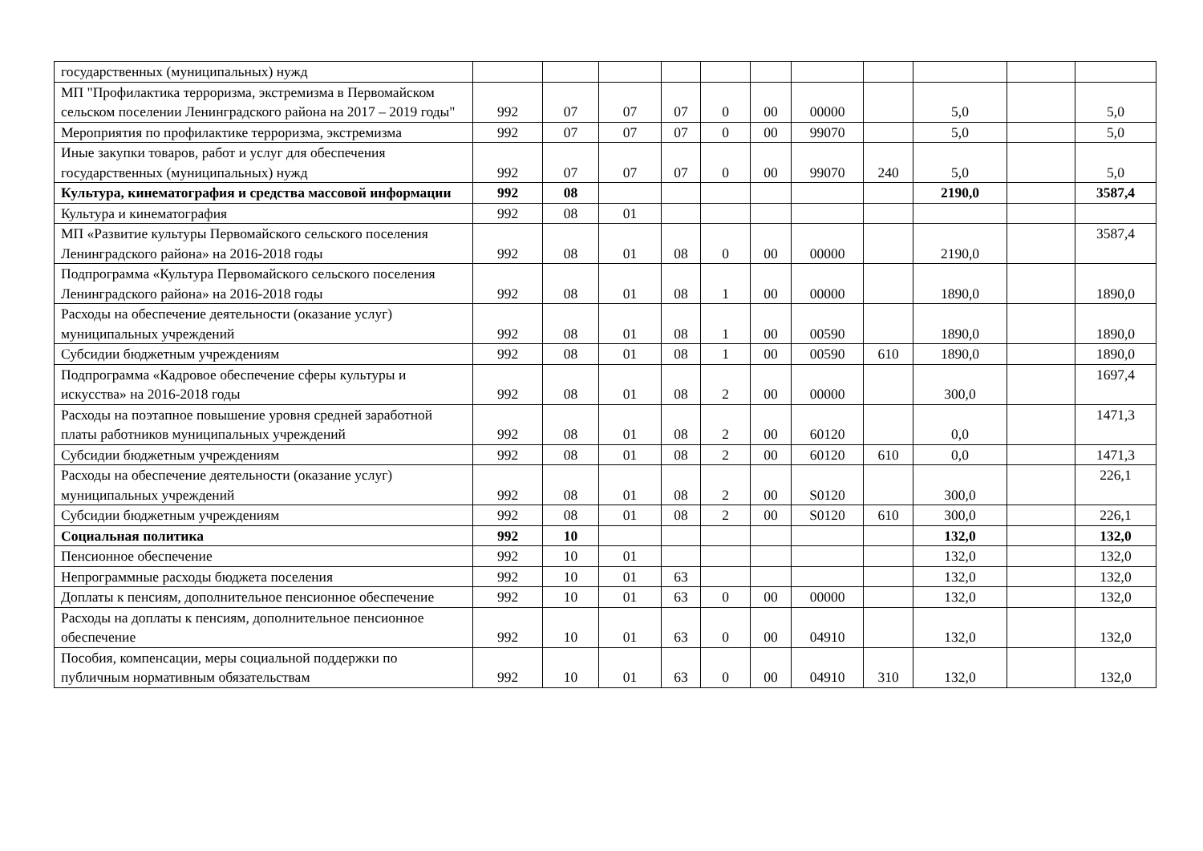| государственных (муниципальных) нужд | | | | | | | | | | | |
| МП "Профилактика терроризма, экстремизма в Первомайском сельском поселении Ленинградского района на 2017 – 2019 годы" | 992 | 07 | 07 | 07 | 0 | 00 | 00000 | | 5,0 | | 5,0 |
| Мероприятия по профилактике терроризма, экстремизма | 992 | 07 | 07 | 07 | 0 | 00 | 99070 | | 5,0 | | 5,0 |
| Иные закупки товаров, работ и услуг для обеспечения государственных (муниципальных) нужд | 992 | 07 | 07 | 07 | 0 | 00 | 99070 | 240 | 5,0 | | 5,0 |
| Культура, кинематография и средства массовой информации | 992 | 08 | | | | | | | 2190,0 | | 3587,4 |
| Культура и кинематография | 992 | 08 | 01 | | | | | | | | |
| МП «Развитие культуры Первомайского сельского поселения Ленинградского района» на 2016-2018 годы | 992 | 08 | 01 | 08 | 0 | 00 | 00000 | | 2190,0 | | 3587,4 |
| Подпрограмма «Культура Первомайского сельского поселения Ленинградского района» на 2016-2018 годы | 992 | 08 | 01 | 08 | 1 | 00 | 00000 | | 1890,0 | | 1890,0 |
| Расходы на обеспечение деятельности (оказание услуг) муниципальных учреждений | 992 | 08 | 01 | 08 | 1 | 00 | 00590 | | 1890,0 | | 1890,0 |
| Субсидии бюджетным учреждениям | 992 | 08 | 01 | 08 | 1 | 00 | 00590 | 610 | 1890,0 | | 1890,0 |
| Подпрограмма «Кадровое обеспечение сферы культуры и искусства» на 2016-2018 годы | 992 | 08 | 01 | 08 | 2 | 00 | 00000 | | 300,0 | | 1697,4 |
| Расходы на поэтапное повышение уровня средней заработной платы работников муниципальных учреждений | 992 | 08 | 01 | 08 | 2 | 00 | 60120 | | 0,0 | | 1471,3 |
| Субсидии бюджетным учреждениям | 992 | 08 | 01 | 08 | 2 | 00 | 60120 | 610 | 0,0 | | 1471,3 |
| Расходы на обеспечение деятельности (оказание услуг) муниципальных учреждений | 992 | 08 | 01 | 08 | 2 | 00 | S0120 | | 300,0 | | 226,1 |
| Субсидии бюджетным учреждениям | 992 | 08 | 01 | 08 | 2 | 00 | S0120 | 610 | 300,0 | | 226,1 |
| Социальная политика | 992 | 10 | | | | | | | 132,0 | | 132,0 |
| Пенсионное обеспечение | 992 | 10 | 01 | | | | | | 132,0 | | 132,0 |
| Непрограммные расходы бюджета поселения | 992 | 10 | 01 | 63 | | | | | 132,0 | | 132,0 |
| Доплаты к пенсиям, дополнительное пенсионное обеспечение | 992 | 10 | 01 | 63 | 0 | 00 | 00000 | | 132,0 | | 132,0 |
| Расходы на доплаты к пенсиям, дополнительное пенсионное обеспечение | 992 | 10 | 01 | 63 | 0 | 00 | 04910 | | 132,0 | | 132,0 |
| Пособия, компенсации, меры социальной поддержки по публичным нормативным обязательствам | 992 | 10 | 01 | 63 | 0 | 00 | 04910 | 310 | 132,0 | | 132,0 |